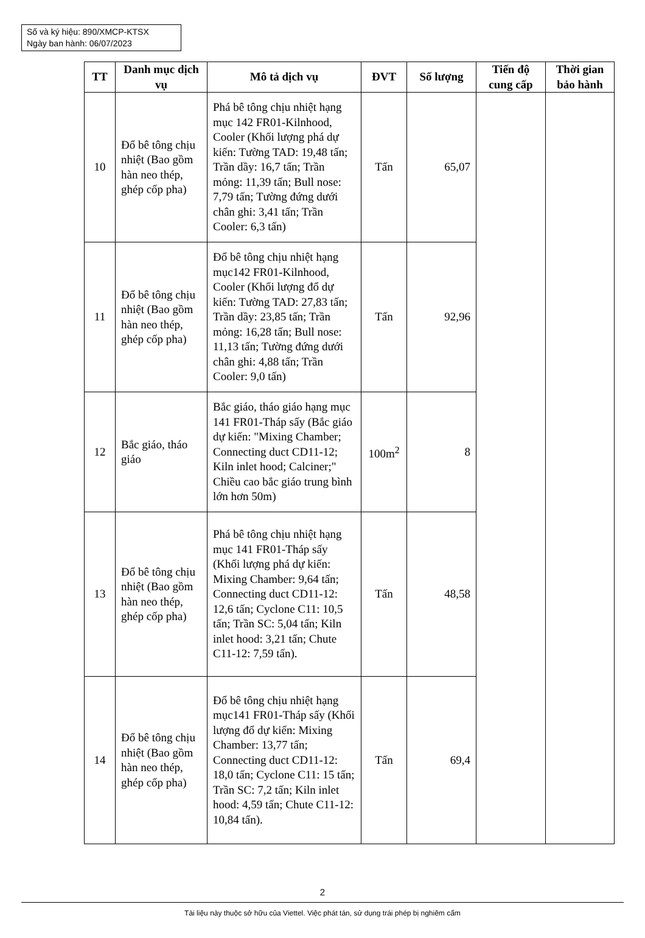Số và ký hiệu: 890/XMCP-KTSX
Ngày ban hành: 06/07/2023
| TT | Danh mục dịch vụ | Mô tả dịch vụ | ĐVT | Số lượng | Tiến độ cung cấp | Thời gian bảo hành |
| --- | --- | --- | --- | --- | --- | --- |
| 10 | Đổ bê tông chịu nhiệt (Bao gồm hàn neo thép, ghép cốp pha) | Phá bê tông chịu nhiệt hạng mục 142 FR01-Kilnhood, Cooler (Khối lượng phá dự kiến: Tường TAD: 19,48 tấn; Trần dầy: 16,7 tấn; Trần mỏng: 11,39 tấn; Bull nose: 7,79 tấn; Tường đứng dưới chân ghi: 3,41 tấn; Trần Cooler: 6,3 tấn) | Tấn | 65,07 | | |
| 11 | Đổ bê tông chịu nhiệt (Bao gồm hàn neo thép, ghép cốp pha) | Đổ bê tông chịu nhiệt hạng mục142 FR01-Kilnhood, Cooler (Khối lượng đổ dự kiến: Tường TAD: 27,83 tấn; Trần dầy: 23,85 tấn; Trần mỏng: 16,28 tấn; Bull nose: 11,13 tấn; Tường đứng dưới chân ghi: 4,88 tấn; Trần Cooler: 9,0 tấn) | Tấn | 92,96 | | |
| 12 | Bắc giáo, tháo giáo | Bắc giáo, tháo giáo hạng mục 141 FR01-Tháp sấy (Bắc giáo dự kiến: "Mixing Chamber; Connecting duct CD11-12; Kiln inlet hood; Calciner;" Chiều cao bắc giáo trung bình lớn hơn 50m) | 100m<sup>2</sup> | 8 | | |
| 13 | Đổ bê tông chịu nhiệt (Bao gồm hàn neo thép, ghép cốp pha) | Phá bê tông chịu nhiệt hạng mục 141 FR01-Tháp sấy (Khối lượng phá dự kiến: Mixing Chamber: 9,64 tấn; Connecting duct CD11-12: 12,6 tấn; Cyclone C11: 10,5 tấn; Trần SC: 5,04 tấn; Kiln inlet hood: 3,21 tấn; Chute C11-12: 7,59 tấn). | Tấn | 48,58 | | |
| 14 | Đổ bê tông chịu nhiệt (Bao gồm hàn neo thép, ghép cốp pha) | Đổ bê tông chịu nhiệt hạng mục141 FR01-Tháp sấy (Khối lượng đổ dự kiến: Mixing Chamber: 13,77 tấn; Connecting duct CD11-12: 18,0 tấn; Cyclone C11: 15 tấn; Trần SC: 7,2 tấn; Kiln inlet hood: 4,59 tấn; Chute C11-12: 10,84 tấn). | Tấn | 69,4 | | |
2
Tài liệu này thuộc sở hữu của Viettel. Việc phát tán, sử dụng trái phép bị nghiêm cấm